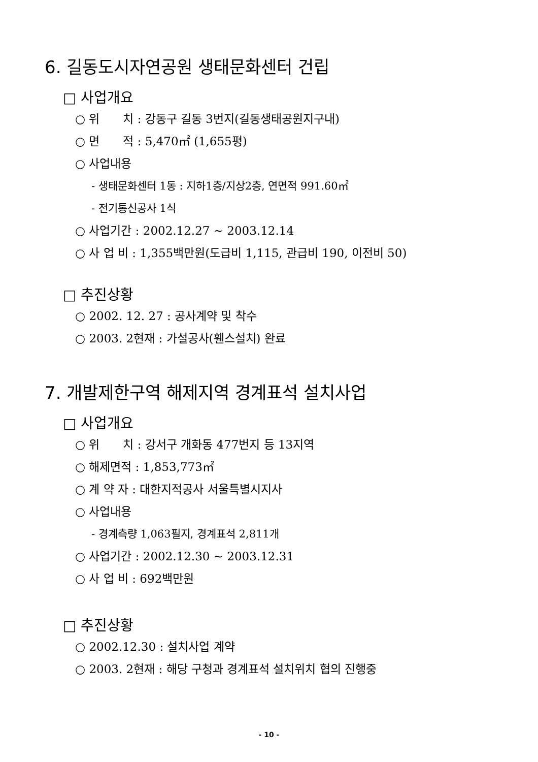6. 길동도시자연공원 생태문화센터 건립
□ 사업개요
○ 위　　치 : 강동구 길동 3번지(길동생태공원지구내)
○ 면　　적 : 5,470㎡ (1,655평)
○ 사업내용
- 생태문화센터 1동 : 지하1층/지상2층, 연면적 991.60㎡
- 전기통신공사 1식
○ 사업기간 : 2002.12.27 ~ 2003.12.14
○ 사 업 비 : 1,355백만원(도급비 1,115, 관급비 190, 이전비 50)
□ 추진상황
○ 2002. 12. 27 : 공사계약 및 착수
○ 2003. 2현재 : 가설공사(휀스설치) 완료
7. 개발제한구역 해제지역 경계표석 설치사업
□ 사업개요
○ 위　　치 : 강서구 개화동 477번지 등 13지역
○ 해제면적 : 1,853,773㎡
○ 계 약 자 : 대한지적공사 서울특별시지사
○ 사업내용
- 경계측량 1,063필지, 경계표석 2,811개
○ 사업기간 : 2002.12.30 ~ 2003.12.31
○ 사 업 비 : 692백만원
□ 추진상황
○ 2002.12.30 : 설치사업 계약
○ 2003. 2현재 : 해당 구청과 경계표석 설치위치 협의 진행중
- 10 -